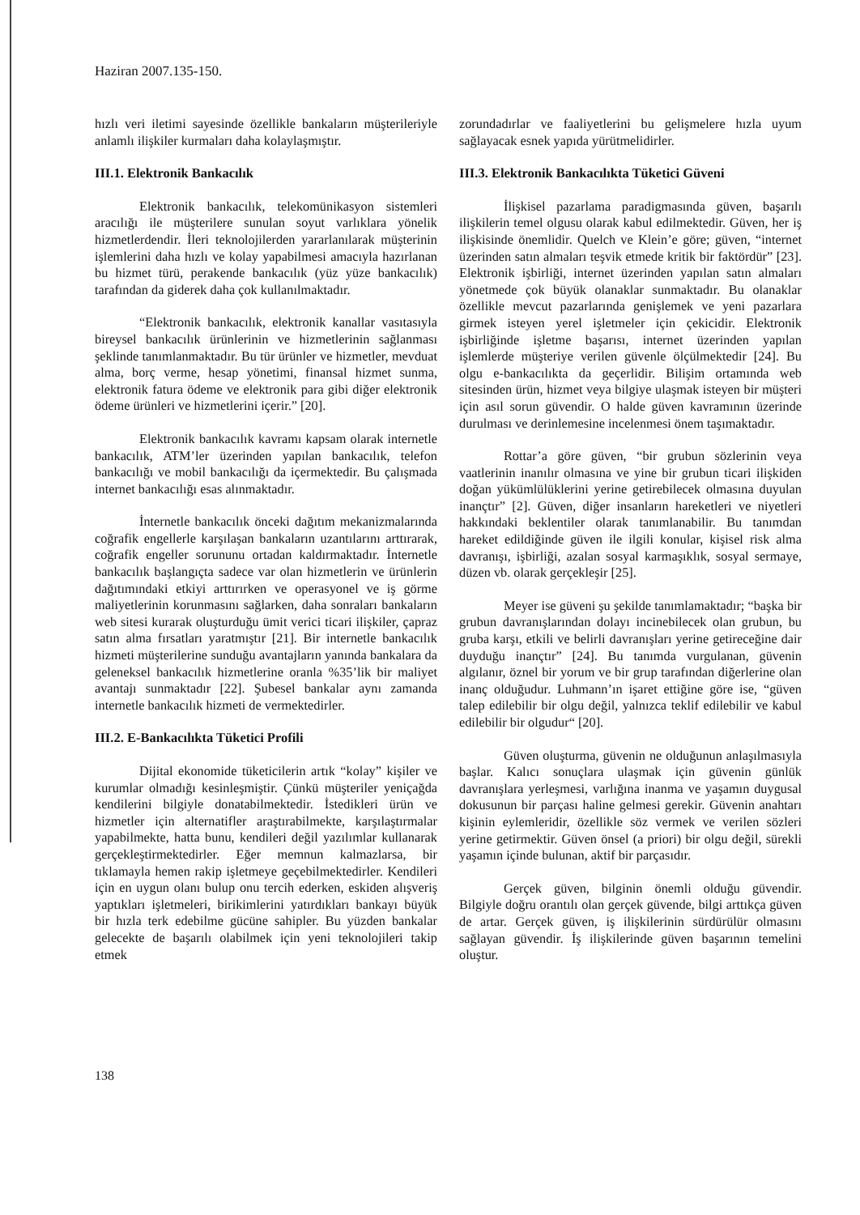Haziran 2007.135-150.
hızlı veri iletimi sayesinde özellikle bankaların müşterileriyle anlamlı ilişkiler kurmaları daha kolaylaşmıştır.
III.1. Elektronik Bankacılık
Elektronik bankacılık, telekomünikasyon sistemleri aracılığı ile müşterilere sunulan soyut varlıklara yönelik hizmetlerdendir. İleri teknolojilerden yararlanılarak müşterinin işlemlerini daha hızlı ve kolay yapabilmesi amacıyla hazırlanan bu hizmet türü, perakende bankacılık (yüz yüze bankacılık) tarafından da giderek daha çok kullanılmaktadır.
“Elektronik bankacılık, elektronik kanallar vasıtasıyla bireysel bankacılık ürünlerinin ve hizmetlerinin sağlanması şeklinde tanımlanmaktadır. Bu tür ürünler ve hizmetler, mevduat alma, borç verme, hesap yönetimi, finansal hizmet sunma, elektronik fatura ödeme ve elektronik para gibi diğer elektronik ödeme ürünleri ve hizmetlerini içerir.” [20].
Elektronik bankacılık kavramı kapsam olarak internetle bankacılık, ATM’ler üzerinden yapılan bankacılık, telefon bankacılığı ve mobil bankacılığı da içermektedir. Bu çalışmada internet bankacılığı esas alınmaktadır.
İnternetle bankacılık önceki dağıtım mekanizmalarında coğrafik engellerle karşılaşan bankaların uzantılarını arttırarak, coğrafik engeller sorununu ortadan kaldırmaktadır. İnternetle bankacılık başlangıçta sadece var olan hizmetlerin ve ürünlerin dağıtımındaki etkiyi arttırırken ve operasyonel ve iş görme maliyetlerinin korunmasını sağlarken, daha sonraları bankaların web sitesi kurarak oluşturduğu ümit verici ticari ilişkiler, çapraz satın alma fırsatları yaratmıştır [21]. Bir internetle bankacılık hizmeti müşterilerine sunduğu avantajların yanında bankalara da geleneksel bankacılık hizmetlerine oranla %35’lik bir maliyet avantajı sunmaktadır [22]. Şubesel bankalar aynı zamanda internetle bankacılık hizmeti de vermektedirler.
III.2. E-Bankacılıkta Tüketici Profili
Dijital ekonomide tüketicilerin artık “kolay” kişiler ve kurumlar olmadığı kesinleşmiştir. Çünkü müşteriler yeniçağda kendilerini bilgiyle donatabilmektedir. İstedikleri ürün ve hizmetler için alternatifler araştırabilmekte, karşılaştırmalar yapabilmekte, hatta bunu, kendileri değil yazılımlar kullanarak gerçekleştirmektedirler. Eğer memnun kalmazlarsa, bir tıklamayla hemen rakip işletmeye geçebilmektedirler. Kendileri için en uygun olanı bulup onu tercih ederken, eskiden alışveriş yaptıkları işletmeleri, birikimlerini yatırdıkları bankayı büyük bir hızla terk edebilme gücüne sahipler. Bu yüzden bankalar gelecekte de başarılı olabilmek için yeni teknolojileri takip etmek
zorundadırlar ve faaliyetlerini bu gelişmelere hızla uyum sağlayacak esnek yapıda yürütmelidirler.
III.3. Elektronik Bankacılıkta Tüketici Güveni
İlişkisel pazarlama paradigmasında güven, başarılı ilişkilerin temel olgusu olarak kabul edilmektedir. Güven, her iş ilişkisinde önemlidir. Quelch ve Klein’e göre; güven, “internet üzerinden satın almaları teşvik etmede kritik bir faktördür” [23]. Elektronik işbirliği, internet üzerinden yapılan satın almaları yönetmede çok büyük olanaklar sunmaktadır. Bu olanaklar özellikle mevcut pazarlarında genişlemek ve yeni pazarlara girmek isteyen yerel işletmeler için çekicidir. Elektronik işbirliğinde işletme başarısı, internet üzerinden yapılan işlemlerde müşteriye verilen güvenle ölçülmektedir [24]. Bu olgu e-bankacılıkta da geçerlidir. Bilişim ortamında web sitesinden ürün, hizmet veya bilgiye ulaşmak isteyen bir müşteri için asıl sorun güvendir. O halde güven kavramının üzerinde durulması ve derinlemesine incelenmesi önem taşımaktadır.
Rottar’a göre güven, “bir grubun sözlerinin veya vaatlerinin inanılır olmasına ve yine bir grubun ticari ilişkiden doğan yükümlülüklerini yerine getirebilecek olmasına duyulan inançtır” [2]. Güven, diğer insanların hareketleri ve niyetleri hakkındaki beklentiler olarak tanımlanabilir. Bu tanımdan hareket edildiğinde güven ile ilgili konular, kişisel risk alma davranışı, işbirliği, azalan sosyal karmaşıklık, sosyal sermaye, düzen vb. olarak gerçekleşir [25].
Meyer ise güveni şu şekilde tanımlamaktadır; “başka bir grubun davranışlarından dolayı incinebilecek olan grubun, bu gruba karşı, etkili ve belirli davranışları yerine getireceğine dair duyduğu inançtır” [24]. Bu tanımda vurgulanan, güvenin algılanır, öznel bir yorum ve bir grup tarafından diğerlerine olan inanç olduğudur. Luhmann’ın işaret ettiğine göre ise, “güven talep edilebilir bir olgu değil, yalnızca teklif edilebilir ve kabul edilebilir bir olgudur“ [20].
Güven oluşturma, güvenin ne olduğunun anlaşılmasıyla başlar. Kalıcı sonuçlara ulaşmak için güvenin günlük davranışlara yerleşmesi, varlığına inanma ve yaşamın duygusal dokusunun bir parçası haline gelmesi gerekir. Güvenin anahtarı kişinin eylemleridir, özellikle söz vermek ve verilen sözleri yerine getirmektir. Güven önsel (a priori) bir olgu değil, sürekli yaşamın içinde bulunan, aktif bir parçasıdır.
Gerçek güven, bilginin önemli olduğu güvendir. Bilgiyle doğru orantılı olan gerçek güvende, bilgi arttıkça güven de artar. Gerçek güven, iş ilişkilerinin sürdürülür olmasını sağlayan güvendir. İş ilişkilerinde güven başarının temelini oluştur.
138